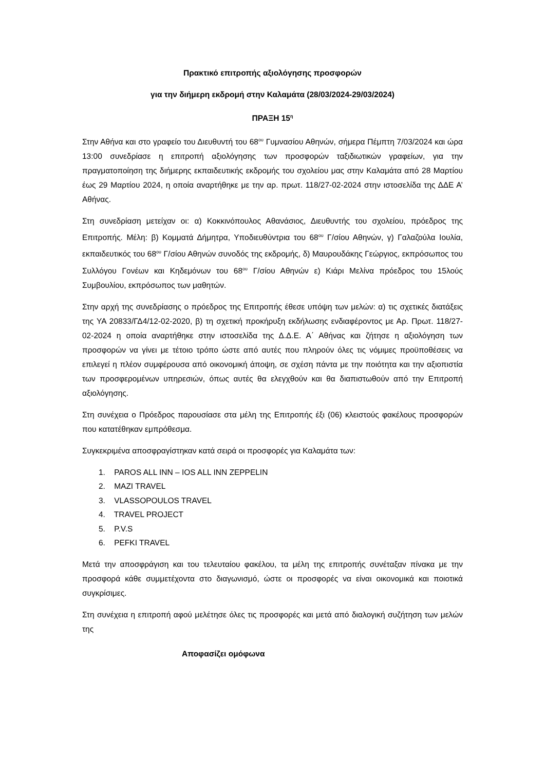Πρακτικό επιτροπής αξιολόγησης προσφορών
για την διήμερη εκδρομή στην Καλαμάτα (28/03/2024-29/03/2024)
ΠΡΑΞΗ 15<sup>η</sup>
Στην Αθήνα και στο γραφείο του Διευθυντή του 68<sup>ου</sup> Γυμνασίου Αθηνών, σήμερα Πέμπτη 7/03/2024 και ώρα 13:00 συνεδρίασε η επιτροπή αξιολόγησης των προσφορών ταξιδιωτικών γραφείων, για την πραγματοποίηση της διήμερης εκπαιδευτικής εκδρομής του σχολείου μας στην Καλαμάτα από 28 Μαρτίου έως 29 Μαρτίου 2024, η οποία αναρτήθηκε με την αρ. πρωτ. 118/27-02-2024 στην ιστοσελίδα της ΔΔΕ Α’ Αθήνας.
Στη συνεδρίαση μετείχαν οι: α) Κοκκινόπουλος Αθανάσιος, Διευθυντής του σχολείου, πρόεδρος της Επιτροπής. Μέλη: β) Κομματά Δήμητρα, Υποδιευθύντρια του 68<sup>ου</sup> Γ/σίου Αθηνών, γ) Γαλαζούλα Ιουλία, εκπαιδευτικός του 68<sup>ου</sup> Γ/σίου Αθηνών συνοδός της εκδρομής, δ) Μαυρουδάκης Γεώργιος, εκπρόσωπος του Συλλόγου Γονέων και Κηδεμόνων του 68<sup>ου</sup> Γ/σίου Αθηνών ε) Κιάρι Μελίνα πρόεδρος του 15λούς Συμβουλίου, εκπρόσωπος των μαθητών.
Στην αρχή της συνεδρίασης ο πρόεδρος της Επιτροπής έθεσε υπόψη των μελών: α) τις σχετικές διατάξεις της ΥΑ 20833/ΓΔ4/12-02-2020, β) τη σχετική προκήρυξη εκδήλωσης ενδιαφέροντος με Αρ. Πρωτ. 118/27-02-2024 η οποία αναρτήθηκε στην ιστοσελίδα της Δ.Δ.Ε. Α΄ Αθήνας και ζήτησε η αξιολόγηση των προσφορών να γίνει με τέτοιο τρόπο ώστε από αυτές που πληρούν όλες τις νόμιμες προϋποθέσεις να επιλεγεί η πλέον συμφέρουσα από οικονομική άποψη, σε σχέση πάντα με την ποιότητα και την αξιοπιστία των προσφερομένων υπηρεσιών, όπως αυτές θα ελεγχθούν και θα διαπιστωθούν από την Επιτροπή αξιολόγησης.
Στη συνέχεια ο Πρόεδρος παρουσίασε στα μέλη της Επιτροπής έξι (06) κλειστούς φακέλους προσφορών που κατατέθηκαν εμπρόθεσμα.
Συγκεκριμένα αποσφραγίστηκαν κατά σειρά οι προσφορές για Καλαμάτα των:
1. PAROS ALL INN – IOS ALL INN ZEPPELIN
2. MAZI TRAVEL
3. VLASSOPOULOS TRAVEL
4. TRAVEL PROJECT
5. P.V.S
6. PEFKI TRAVEL
Μετά την αποσφράγιση και του τελευταίου φακέλου, τα μέλη της επιτροπής συνέταξαν πίνακα με την προσφορά κάθε συμμετέχοντα στο διαγωνισμό, ώστε οι προσφορές να είναι οικονομικά και ποιοτικά συγκρίσιμες.
Στη συνέχεια η επιτροπή αφού μελέτησε όλες τις προσφορές και μετά από διαλογική συζήτηση των μελών της
Αποφασίζει ομόφωνα